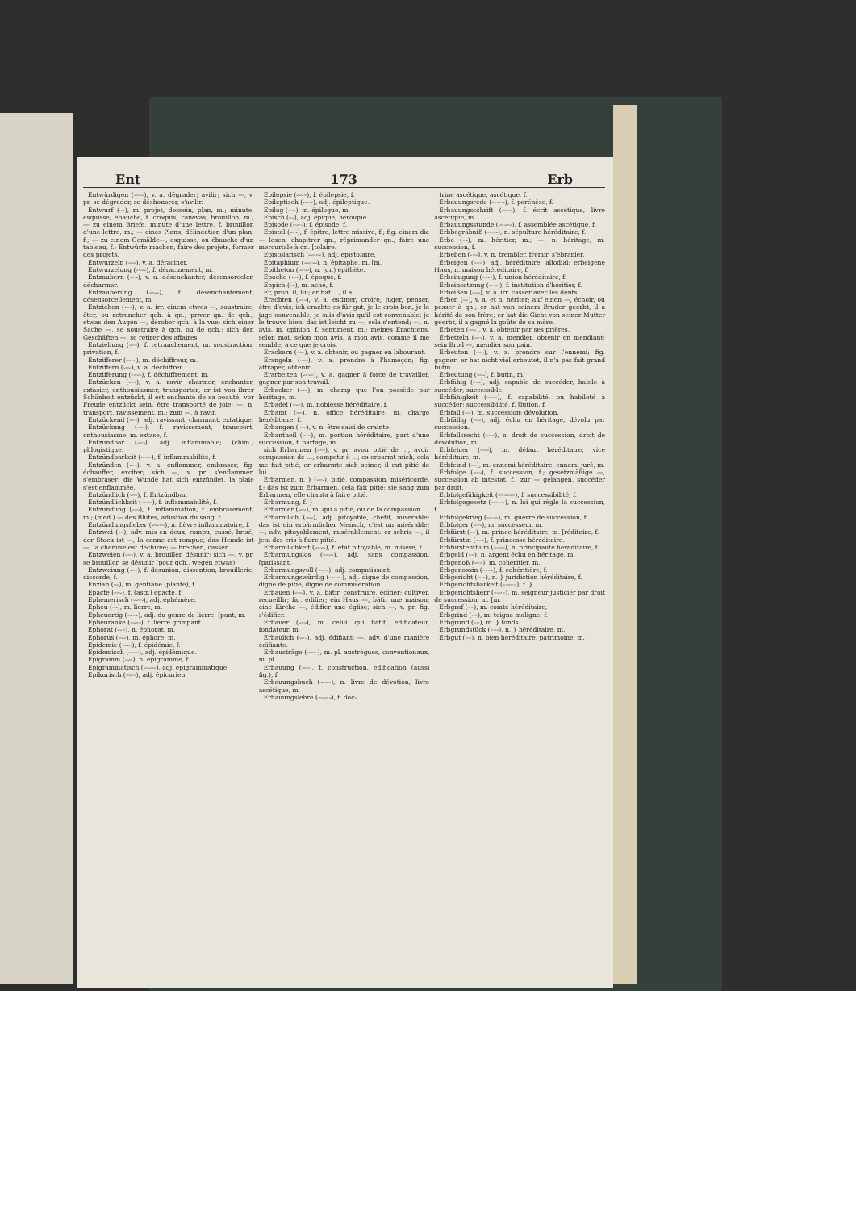Ent 173 Erb
Entwürdigen (⏑–⏑⏑), v. a. dégrader; avilir; sich —, v. pr. se dégrader, se déshonorer, s'avilir.
Entwurf (⏑–), m. projet, dessein, plan, m.; minute, esquisse, ébauche, f. croquis, canevas, brouillon, m.; — zu einem Briefe, minute d'une lettre, f. brouillon d'une lettre, m.; — eines Plans, délinéation d'un plan, f.; — zu einem Gemälde—, esquisse, ou ébauche d'un tableau, f.; Entwürfe machen, faire des projets, former des projets.
Entwurzeln (⏑–⏑), v. a. déraciner.
Entwurzelung (⏑–⏑⏑), f. déracinement, m.
Entzaubern (⏑–⏑), v. a. désenchanter, désensorceler, décharmer.
Entzauberung (⏑–⏑⏑), f. désenchantement, désensorcellement, m.
Entziehen (⏑–⏑), v. a. irr. einem etwas —, soustraire, ôter, ou retrancher qch. à qn.; priver qn. de qch.; etwas den Augen —, dérober qch. à la vue; sich einer Sache —, se soustraire à qch. ou de qch.; sich den Geschäften —, se retirer des affaires.
Entziehung (⏑–⏑), f. retranchement, m. soustraction, privation, f.
Entzifferer (⏑–⏑⏑), m. déchiffreur, m.
Entziffern (⏑–⏑), v. a. déchiffrer.
Entzifferung (⏑–⏑⏑), f. déchiffrement, m.
Entzücken (⏑–⏑), v. a. ravir, charmer, enchanter, extasier, enthousiasmer, transporter; er ist von ihrer Schönheit entzückt, il est enchanté de sa beauté; vor Freude entzückt sein, être transporté de joie; —, n. transport, ravissement, m.; zum —, à ravir.
Entzückend (⏑–⏑), adj. ravissant, charmant, extatique.
Entzückung (⏑–⏑), f. ravissement, transport, enthousiasme, m. extase, f.
Entzündbar (⏑–⏑), adj. inflammable; (chim.) phlogistique.
Entzündbarkeit (⏑–⏑–), f. inflammabilité, f.
Entzünden (⏑–⏑), v. a. enflammer, embraser; fig. échauffer, exciter; sich —, v. pr. s'enflammer, s'embraser; die Wunde hat sich entzündet, la plaie s'est enflammée.
Entzündlich (⏑–⏑), f. Entzündbar.
Entzündlichkeit (⏑–⏑–), f. inflammabilité, f.
Entzündung (⏑–⏑), f. inflammation, f. embrasement, m.; (méd.) — des Blutes, adustion du sang, f.
Entzündungsfieber (⏑–⏑–⏑), n. fièvre inflammatoire, f.
Entzwei (⏑–), adv. mis en deux, rompu, cassé, brisé; der Stock ist —, la canne est rompue; das Hemde ist —, la chemise est déchirée; — brechen, casser.
Entzweien (⏑–⏑), v. a. brouiller, désunir; sich —, v. pr. se brouiller, se désunir (pour qch., wegen etwas).
Entzweiung (⏑–⏑), f. désunion, dissention, brouillerie, discorde, f.
Enzian (–⏑), m. gentiane (plante), f.
Epacte (⏑–⏑), f. (astr.) épacte, f.
Ephemerisch (⏑⏑–⏑), adj. éphémère.
Epheu (–⏑), m. lierre, m.
Epheuartig (–⏑–⏑), adj. du genre de lierre. [pant, m.
Epheuranke (–⏑–⏑), f. lierre grimpant.
Ephorat (⏑⏑–), n. éphorat, m.
Ephorus (–⏑⏑), m. éphore, m.
Epidemie (⏑⏑⏑–), f. épidémie, f.
Epidemisch (⏑⏑–⏑), adj. épidémique.
Epigramm (⏑⏑–), n. épigramme, f.
Epigrammatisch (⏑⏑⏑–⏑), adj. épigrammatique.
Epikurisch (⏑⏑–⏑), adj. épicurien.
Epilepsie (⏑⏑⏑–), f. épilepsie, f.
Epileptisch (⏑⏑–⏑), adj. épileptique.
Epilog (⏑⏑–), m. épilogue, m.
Episch (–⏑), adj. épique, héroïque.
Episode (⏑⏑–⏑), f. épisode, f.
Epistel (⏑–⏑), f. épître, lettre missive, f.; fig. einem die — lesen, chapitrer qn., réprimander qn., faire une mercuriale à qn. [tolaire.
Epistolarisch (⏑⏑⏑–⏑), adj. épistolaire.
Epitaphium (⏑⏑–⏑⏑), n. épitaphe, m. [m.
Epitheton (⏑–⏑⏑), n. (gr.) épithète.
Epoche (⏑–⏑), f. époque, f.
Eppich (–⏑), m. ache, f.
Er, pron. il, lui; er hat ..., il a ....
Erachten (⏑–⏑), v. a. estimer, croire, juger, penser, être d'avis; ich erachte es für gut, je le crois bon, je le juge convenable; je suis d'avis qu'il est convenable; je le trouve bien; das ist leicht zu —, cela s'entend; —, n. avis, m. opinion, f. sentiment, m.; meines Erachtens, selon moi, selon mon avis, à mon avis, comme il me semble; à ce que je crois.
Erackern (⏑–⏑), v. a. obtenir, ou gagner en labourant.
Erangeln (⏑–⏑), v. a. prendre à l'hameçon; fig. attraper, obtenir.
Erarbeiten (⏑–⏑–), v. a. gagner à force de travailler, gagner par son travail.
Erbacker (–⏑⏑), m. champ que l'on possède par héritage, m.
Erbadel (–⏑⏑), m. noblesse héréditaire, f.
Erbamt (––), n. office héréditaire, m. charge héréditaire, f.
Erbangen (⏑–⏑), v. n. être saisi de crainte.
Erbantheil (–⏑–), m. portion héréditaire, part d'une succession, f. partage, m.
sich Erbarmen (⏑–⏑), v. pr. avoir pitié de ..., avoir compassion de ..., compatir à ...; es erbarmt mich, cela me fait pitié; er erbarmte sich seiner, il eut pitié de lui.
Erbarmen, n. } (⏑–⏑), pitié, compassion, miséricorde, f.; das ist zum Erbarmen, cela fait pitié; sie sang zum Erbarmen, elle chanta à faire pitié.
Erbarmung, f. }
Erbarmer (⏑–⏑), m. qui a pitié, ou de la compassion.
Erbärmlich (⏑–⏑), adj. pitoyable, chétif, misérable; das ist ein erbärmlicher Mensch, c'est un misérable; —, adv. pitoyablement, misérablement: er schrie —, il jeta des cris à faire pitié.
Erbärmlichkeit (⏑–⏑–), f. état pitoyable, m. misère, f.
Erbarmungslos (⏑–⏑–), adj. sans compassion. [patissant.
Erbarmungsvoll (⏑–⏑–), adj. compatissant.
Erbarmungswürdig (⏑–⏑–⏑), adj. digne de compassion, digne de pitié, digne de commisération.
Erbauen (⏑–⏑), v. a. bâtir, construire, édifier; cultiver, recueillir; fig. édifier; ein Haus —, bâtir une maison; eine Kirche —, édifier une église; sich —, v. pr. fig. s'édifier.
Erbauer (⏑–⏑), m. celui qui bâtit, édificateur, fondateur, m.
Erbaulich (⏑–⏑), adj. édifiant; —, adv. d'une manière édifiante.
Erbausträge (–⏑–⏑), m. pl. austrègues, conventionaux, m. pl.
Erbauung (⏑–⏑), f. construction, édification (aussi fig.), f.
Erbauungsbuch (⏑–⏑–), n. livre de dévotion, livre ascétique, m.
Erbauungslehre (⏑–⏑–⏑), f. doc-
trine ascétique, ascétique, f.
Erbauungsrede (⏑–⏑–⏑), f. parénèse, f.
Erbauungsschrift (⏑–⏑–), f. écrit ascétique, livre ascétique, m.
Erbauungsstunde (⏑–⏑–⏑), f. assemblée ascétique, f.
Erbbegräbniß (–⏑–⏑), n. sépulture héréditaire, f.
Erbe (–⏑), m. héritier, m.; —, n. héritage, m. succession, f.
Erbeben (⏑–⏑), v. n. trembler, frémir, s'ébranler.
Erbeigen (–––), adj. héréditaire; allodial; erbeigene Haus, n. maison héréditaire, f.
Erbeinigung (–⏑⏑⏑), f. union héréditaire, f.
Erbeinsetzung (–⏑–⏑), f. institution d'héritier, f.
Erbeißen (⏑–⏑), v. a. irr. casser avec les dents.
Erben (–⏑), v. a. et n. hériter; auf einen —, échoir, ou passer à qn.; er hat von seinem Bruder geerbt, il a hérité de son frère; er hat die Gicht von seiner Mutter geerbt, il a gagné la goûte de sa mère.
Erbeten (⏑–⏑), v. a. obtenir par ses prières.
Erbetteln (⏑–⏑), v. a. mendier, obtenir en mendiant; sein Brod —, mendier son pain.
Erbeuten (⏑–⏑), v. a. prendre sur l'ennemi; fig. gagner; er hat nicht viel erbeutet, il n'a pas fait grand butin.
Erbeutung (⏑–⏑), f. butin, m.
Erbfähig (–⏑⏑), adj. capable de succéder, habile à succéder; successible.
Erbfähigkeit (–⏑⏑–), f. capabilité, ou habileté à succéder; successibilité, f. [lution, f.
Erbfall (––), m. succession; dévolution.
Erbfällig (–⏑⏑), adj. échu en héritage, dévolu par succession.
Erbfallsrecht (–––), n. droit de succession, droit de dévolution, m.
Erbfehler (––⏑), m. défaut héréditaire, vice héréditaire, m.
Erbfeind (––), m. ennemi héréditaire, ennemi juré, m.
Erbfolge (––⏑), f. succession, f.; gesetzmäßige —, succession ab intestat, f.; zur — gelangen, succéder par droit.
Erbfolgefähigkeit (––⏑–⏑–), f. successibilité, f.
Erbfolgegesetz (––⏑⏑–), n. loi qui règle la succession, f.
Erbfolgekrieg (––⏑–), m. guerre de succession, f.
Erbfolger (––⏑), m. successeur, m.
Erbfürst (––), m. prince héréditaire, m. [réditaire, f.
Erbfürstin (––⏑), f. princesse héréditaire.
Erbfürstenthum (––⏑–), n. principauté héréditaire, f.
Erbgeld (––), n. argent échu en héritage, m.
Erbgenoß (–⏑–), m. cohéritier, m.
Erbgenossin (–⏑–⏑), f. cohéritière, f.
Erbgericht (–⏑–), n. } juridiction héréditaire, f.
Erbgerichtsbarkeit (–⏑–⏑–), f. }
Erbgerichtsherr (–⏑––), m. seigneur justicier par droit de succession, m. [m.
Erbgraf (––), m. comte héréditaire,
Erbgrind (––), m. teigne maligne, f.
Erbgrund (––), m. } fonds
Erbgrundstück (––⏑), n. } héréditaire, m.
Erbgut (––), n. bien héréditaire, patrimoine, m.